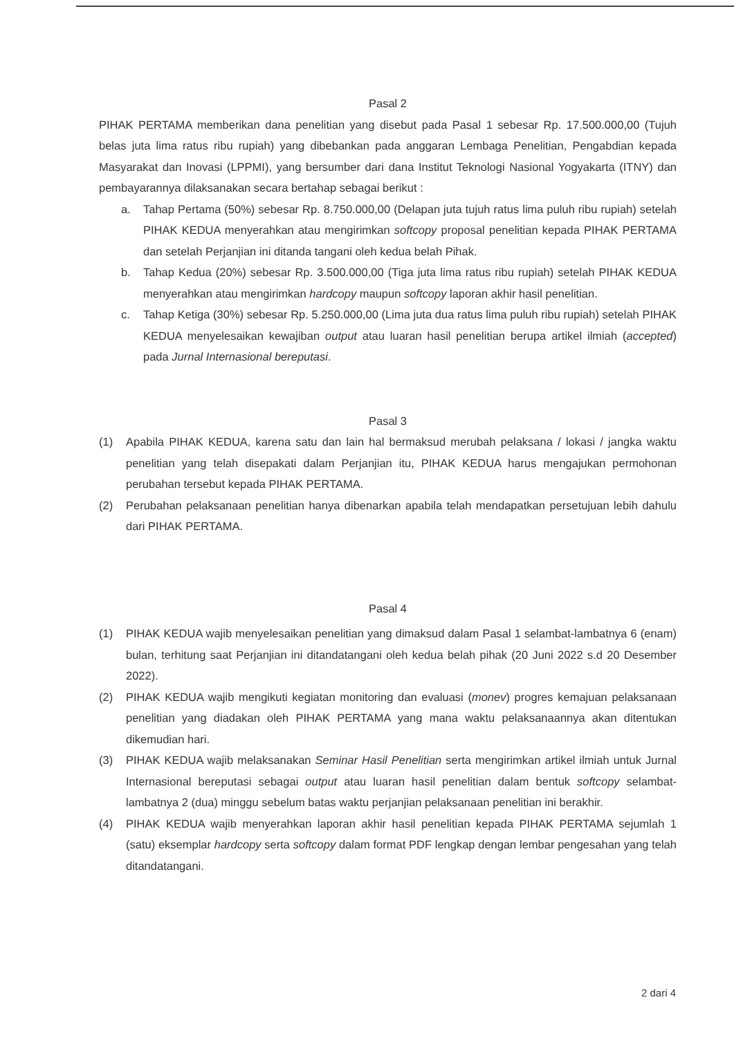Pasal 2
PIHAK PERTAMA memberikan dana penelitian yang disebut pada Pasal 1 sebesar Rp. 17.500.000,00 (Tujuh belas juta lima ratus ribu rupiah) yang dibebankan pada anggaran Lembaga Penelitian, Pengabdian kepada Masyarakat dan Inovasi (LPPMI), yang bersumber dari dana Institut Teknologi Nasional Yogyakarta (ITNY) dan pembayarannya dilaksanakan secara bertahap sebagai berikut :
a. Tahap Pertama (50%) sebesar Rp. 8.750.000,00 (Delapan juta tujuh ratus lima puluh ribu rupiah) setelah PIHAK KEDUA menyerahkan atau mengirimkan softcopy proposal penelitian kepada PIHAK PERTAMA dan setelah Perjanjian ini ditanda tangani oleh kedua belah Pihak.
b. Tahap Kedua (20%) sebesar Rp. 3.500.000,00 (Tiga juta lima ratus ribu rupiah) setelah PIHAK KEDUA menyerahkan atau mengirimkan hardcopy maupun softcopy laporan akhir hasil penelitian.
c. Tahap Ketiga (30%) sebesar Rp. 5.250.000,00 (Lima juta dua ratus lima puluh ribu rupiah) setelah PIHAK KEDUA menyelesaikan kewajiban output atau luaran hasil penelitian berupa artikel ilmiah (accepted) pada Jurnal Internasional bereputasi.
Pasal 3
(1) Apabila PIHAK KEDUA, karena satu dan lain hal bermaksud merubah pelaksana / lokasi / jangka waktu penelitian yang telah disepakati dalam Perjanjian itu, PIHAK KEDUA harus mengajukan permohonan perubahan tersebut kepada PIHAK PERTAMA.
(2) Perubahan pelaksanaan penelitian hanya dibenarkan apabila telah mendapatkan persetujuan lebih dahulu dari PIHAK PERTAMA.
Pasal 4
(1) PIHAK KEDUA wajib menyelesaikan penelitian yang dimaksud dalam Pasal 1 selambat-lambatnya 6 (enam) bulan, terhitung saat Perjanjian ini ditandatangani oleh kedua belah pihak (20 Juni 2022 s.d 20 Desember 2022).
(2) PIHAK KEDUA wajib mengikuti kegiatan monitoring dan evaluasi (monev) progres kemajuan pelaksanaan penelitian yang diadakan oleh PIHAK PERTAMA yang mana waktu pelaksanaannya akan ditentukan dikemudian hari.
(3) PIHAK KEDUA wajib melaksanakan Seminar Hasil Penelitian serta mengirimkan artikel ilmiah untuk Jurnal Internasional bereputasi sebagai output atau luaran hasil penelitian dalam bentuk softcopy selambat-lambatnya 2 (dua) minggu sebelum batas waktu perjanjian pelaksanaan penelitian ini berakhir.
(4) PIHAK KEDUA wajib menyerahkan laporan akhir hasil penelitian kepada PIHAK PERTAMA sejumlah 1 (satu) eksemplar hardcopy serta softcopy dalam format PDF lengkap dengan lembar pengesahan yang telah ditandatangani.
2 dari 4